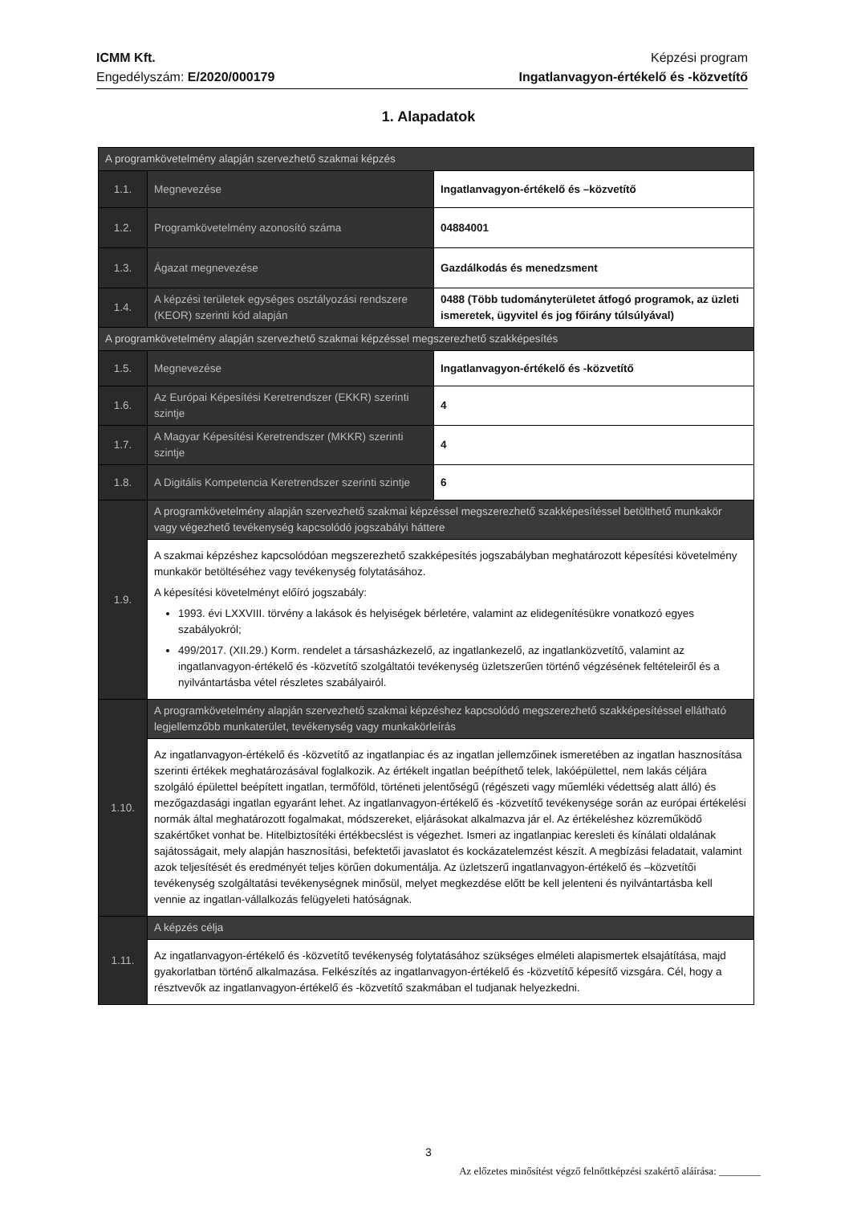ICMM Kft.
Engedélyszám: E/2020/000179
Képzési program
Ingatlanvagyon-értékelő és -közvetítő
1. Alapadatok
| A programkövetelmény alapján szervezhető szakmai képzés | | |
| 1.1. | Megnevezése | Ingatlanvagyon-értékelő és –közvetítő |
| 1.2. | Programkövetelmény azonosító száma | 04884001 |
| 1.3. | Ágazat megnevezése | Gazdálkodás és menedzsment |
| 1.4. | A képzési területek egységes osztályozási rendszere (KEOR) szerinti kód alapján | 0488 (Több tudományterületet átfogó programok, az üzleti ismeretek, ügyvitel és jog főirány túlsúlyával) |
| A programkövetelmény alapján szervezhető szakmai képzéssel megszerezhető szakképesítés | | |
| 1.5. | Megnevezése | Ingatlanvagyon-értékelő és -közvetítő |
| 1.6. | Az Európai Képesítési Keretrendszer (EKKR) szerinti szintje | 4 |
| 1.7. | A Magyar Képesítési Keretrendszer (MKKR) szerinti szintje | 4 |
| 1.8. | A Digitális Kompetencia Keretrendszer szerinti szintje | 6 |
| 1.9. | A programkövetelmény alapján szervezhető szakmai képzéssel megszerezhető szakképesítéssel betölthető munkakör vagy végezhető tevékenység kapcsolódó jogszabályi háttere | |
| | A szakmai képzéshez kapcsolódóan megszerezhető szakképesítés jogszabályban meghatározott képesítési követelmény munkakör betöltéséhez vagy tevékenység folytatásához. A képesítési követelményt előíró jogszabály: 1993. évi LXXVIII. törvény a lakások és helyiségek bérletére, valamint az elidegenítésükre vonatkozó egyes szabályokról; 499/2017. (XII.29.) Korm. rendelet a társasházkezelő, az ingatlankezelő, az ingatlanközvetítő, valamint az ingatlanvagyon-értékelő és -közvetítő szolgáltatói tevékenység üzletszerűen történő végzésének feltételeiről és a nyilvántartásba vétel részletes szabályairól. | |
| 1.10. | A programkövetelmény alapján szervezhető szakmai képzéshez kapcsolódó megszerezhető szakképesítéssel ellátható legjellemzőbb munkaterület, tevékenység vagy munkakörleírás | |
| | Az ingatlanvagyon-értékelő és -közvetítő az ingatlanpiac és az ingatlan jellemzőinek ismeretében az ingatlan hasznosítása szerinti értékek meghatározásával foglalkozik. Az értékelt ingatlan beépíthető telek, lakóépülettel, nem lakás céljára szolgáló épülettel beépített ingatlan, termőföld, történeti jelentőségű (régészeti vagy műemléki védettség alatt álló) és mezőgazdasági ingatlan egyaránt lehet. Az ingatlanvagyon-értékelő és -közvetítő tevékenysége során az európai értékelési normák által meghatározott fogalmakat, módszereket, eljárásokat alkalmazva jár el. Az értékeléshez közreműködő szakértőket vonhat be. Hitelbiztosítéki értékbecslést is végezhet. Ismeri az ingatlanpiac keresleti és kínálati oldalának sajátosságait, mely alapján hasznosítási, befektetői javaslatot és kockázatelemzést készít. A megbízási feladatait, valamint azok teljesítését és eredményét teljes körűen dokumentálja. Az üzletszerű ingatlanvagyon-értékelő és –közvetítői tevékenység szolgáltatási tevékenységnek minősül, melyet megkezdése előtt be kell jelenteni és nyilvántartásba kell vennie az ingatlan-vállalkozás felügyeleti hatóságnak. | |
| 1.11. | A képzés célja | |
| | Az ingatlanvagyon-értékelő és -közvetítő tevékenység folytatásához szükséges elméleti alapismertek elsajátítása, majd gyakorlatban történő alkalmazása. Felkészítés az ingatlanvagyon-értékelő és -közvetítő képesítő vizsgára. Cél, hogy a résztvevők az ingatlanvagyon-értékelő és -közvetítő szakmában el tudjanak helyezkedni. | |
3
Az előzetes minősítést végző felnőttképzési szakértő aláírása: ________